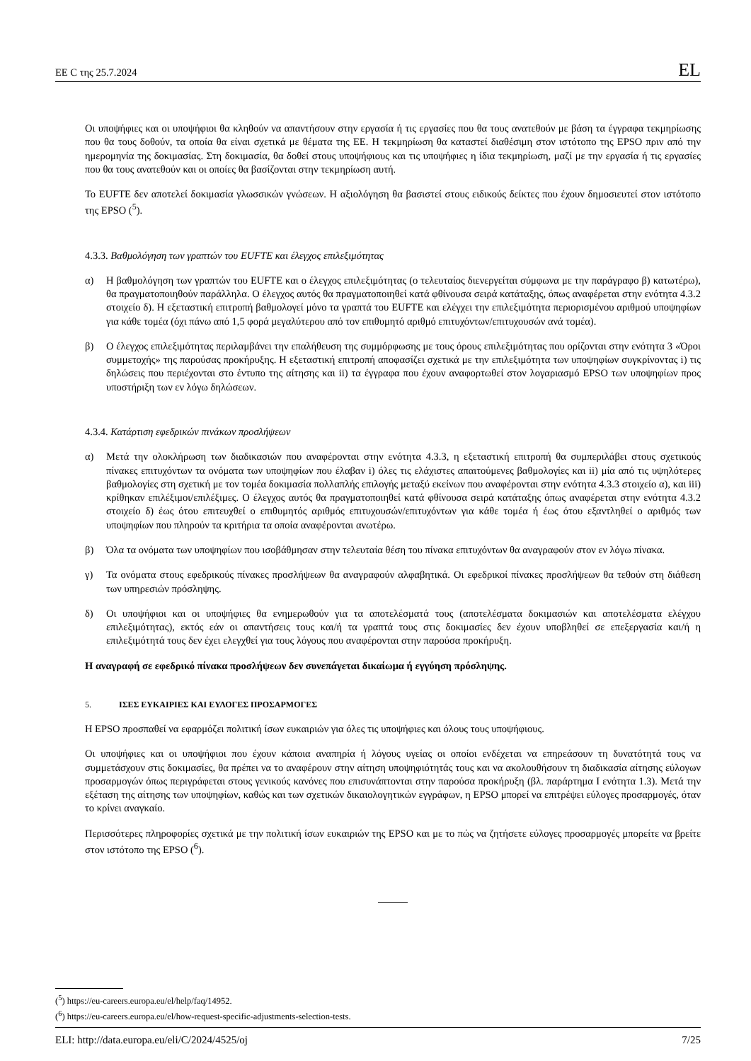ΕΕ C της 25.7.2024 EL
Οι υποψήφιες και οι υποψήφιοι θα κληθούν να απαντήσουν στην εργασία ή τις εργασίες που θα τους ανατεθούν με βάση τα έγγραφα τεκμηρίωσης που θα τους δοθούν, τα οποία θα είναι σχετικά με θέματα της ΕΕ. Η τεκμηρίωση θα καταστεί διαθέσιμη στον ιστότοπο της EPSO πριν από την ημερομηνία της δοκιμασίας. Στη δοκιμασία, θα δοθεί στους υποψήφιους και τις υποψήφιες η ίδια τεκμηρίωση, μαζί με την εργασία ή τις εργασίες που θα τους ανατεθούν και οι οποίες θα βασίζονται στην τεκμηρίωση αυτή.
Το EUFTE δεν αποτελεί δοκιμασία γλωσσικών γνώσεων. Η αξιολόγηση θα βασιστεί στους ειδικούς δείκτες που έχουν δημοσιευτεί στον ιστότοπο της EPSO (<sup>5</sup>).
4.3.3. Βαθμολόγηση των γραπτών του EUFTE και έλεγχος επιλεξιμότητας
α) Η βαθμολόγηση των γραπτών του EUFTE και ο έλεγχος επιλεξιμότητας (ο τελευταίος διενεργείται σύμφωνα με την παράγραφο β) κατωτέρω), θα πραγματοποιηθούν παράλληλα. Ο έλεγχος αυτός θα πραγματοποιηθεί κατά φθίνουσα σειρά κατάταξης, όπως αναφέρεται στην ενότητα 4.3.2 στοιχείο δ). Η εξεταστική επιτροπή βαθμολογεί μόνο τα γραπτά του EUFTE και ελέγχει την επιλεξιμότητα περιορισμένου αριθμού υποψηφίων για κάθε τομέα (όχι πάνω από 1,5 φορά μεγαλύτερου από τον επιθυμητό αριθμό επιτυχόντων/επιτυχουσών ανά τομέα).
β) Ο έλεγχος επιλεξιμότητας περιλαμβάνει την επαλήθευση της συμμόρφωσης με τους όρους επιλεξιμότητας που ορίζονται στην ενότητα 3 «Όροι συμμετοχής» της παρούσας προκήρυξης. Η εξεταστική επιτροπή αποφασίζει σχετικά με την επιλεξιμότητα των υποψηφίων συγκρίνοντας i) τις δηλώσεις που περιέχονται στο έντυπο της αίτησης και ii) τα έγγραφα που έχουν αναφορτωθεί στον λογαριασμό EPSO των υποψηφίων προς υποστήριξη των εν λόγω δηλώσεων.
4.3.4. Κατάρτιση εφεδρικών πινάκων προσλήψεων
α) Μετά την ολοκλήρωση των διαδικασιών που αναφέρονται στην ενότητα 4.3.3, η εξεταστική επιτροπή θα συμπεριλάβει στους σχετικούς πίνακες επιτυχόντων τα ονόματα των υποψηφίων που έλαβαν i) όλες τις ελάχιστες απαιτούμενες βαθμολογίες και ii) μία από τις υψηλότερες βαθμολογίες στη σχετική με τον τομέα δοκιμασία πολλαπλής επιλογής μεταξύ εκείνων που αναφέρονται στην ενότητα 4.3.3 στοιχείο α), και iii) κρίθηκαν επιλέξιμοι/επιλέξιμες. Ο έλεγχος αυτός θα πραγματοποιηθεί κατά φθίνουσα σειρά κατάταξης όπως αναφέρεται στην ενότητα 4.3.2 στοιχείο δ) έως ότου επιτευχθεί ο επιθυμητός αριθμός επιτυχουσών/επιτυχόντων για κάθε τομέα ή έως ότου εξαντληθεί ο αριθμός των υποψηφίων που πληρούν τα κριτήρια τα οποία αναφέρονται ανωτέρω.
β) Όλα τα ονόματα των υποψηφίων που ισοβάθμησαν στην τελευταία θέση του πίνακα επιτυχόντων θα αναγραφούν στον εν λόγω πίνακα.
γ) Τα ονόματα στους εφεδρικούς πίνακες προσλήψεων θα αναγραφούν αλφαβητικά. Οι εφεδρικοί πίνακες προσλήψεων θα τεθούν στη διάθεση των υπηρεσιών πρόσληψης.
δ) Οι υποψήφιοι και οι υποψήφιες θα ενημερωθούν για τα αποτελέσματά τους (αποτελέσματα δοκιμασιών και αποτελέσματα ελέγχου επιλεξιμότητας), εκτός εάν οι απαντήσεις τους και/ή τα γραπτά τους στις δοκιμασίες δεν έχουν υποβληθεί σε επεξεργασία και/ή η επιλεξιμότητά τους δεν έχει ελεγχθεί για τους λόγους που αναφέρονται στην παρούσα προκήρυξη.
Η αναγραφή σε εφεδρικό πίνακα προσλήψεων δεν συνεπάγεται δικαίωμα ή εγγύηση πρόσληψης.
5. ΙΣΕΣ ΕΥΚΑΙΡΙΕΣ ΚΑΙ ΕΥΛΟΓΕΣ ΠΡΟΣΑΡΜΟΓΕΣ
Η EPSO προσπαθεί να εφαρμόζει πολιτική ίσων ευκαιριών για όλες τις υποψήφιες και όλους τους υποψήφιους.
Οι υποψήφιες και οι υποψήφιοι που έχουν κάποια αναπηρία ή λόγους υγείας οι οποίοι ενδέχεται να επηρεάσουν τη δυνατότητά τους να συμμετάσχουν στις δοκιμασίες, θα πρέπει να το αναφέρουν στην αίτηση υποψηφιότητάς τους και να ακολουθήσουν τη διαδικασία αίτησης εύλογων προσαρμογών όπως περιγράφεται στους γενικούς κανόνες που επισυνάπτονται στην παρούσα προκήρυξη (βλ. παράρτημα I ενότητα 1.3). Μετά την εξέταση της αίτησης των υποψηφίων, καθώς και των σχετικών δικαιολογητικών εγγράφων, η EPSO μπορεί να επιτρέψει εύλογες προσαρμογές, όταν το κρίνει αναγκαίο.
Περισσότερες πληροφορίες σχετικά με την πολιτική ίσων ευκαιριών της EPSO και με το πώς να ζητήσετε εύλογες προσαρμογές μπορείτε να βρείτε στον ιστότοπο της EPSO (<sup>6</sup>).
(<sup>5</sup>) https://eu-careers.europa.eu/el/help/faq/14952.
(<sup>6</sup>) https://eu-careers.europa.eu/el/how-request-specific-adjustments-selection-tests.
ELI: http://data.europa.eu/eli/C/2024/4525/oj 7/25